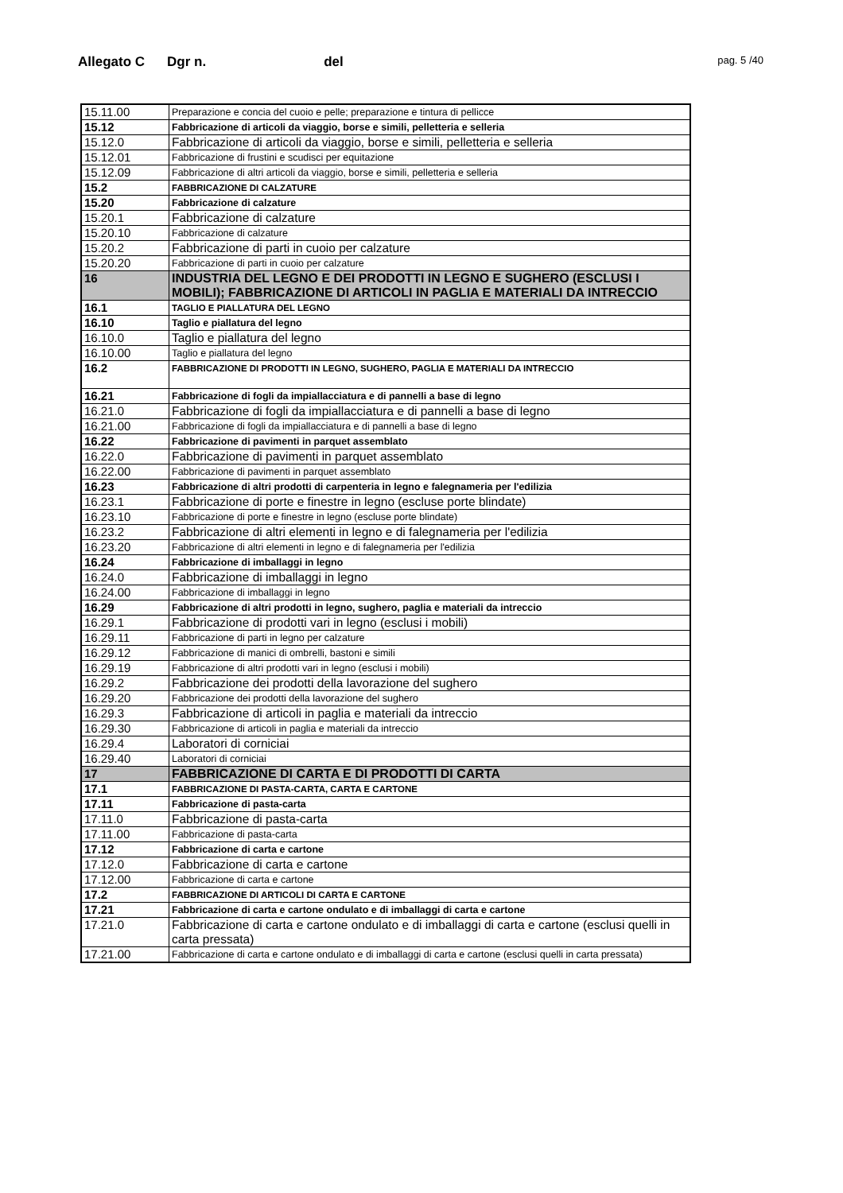Allegato C Dgr n. del
pag. 5 /40
| 15.11.00 | Preparazione e concia del cuoio e pelle; preparazione e tintura di pellicce |
| 15.12 | Fabbricazione di articoli da viaggio, borse e simili, pelletteria e selleria |
| 15.12.0 | Fabbricazione di articoli da viaggio, borse e simili, pelletteria e selleria |
| 15.12.01 | Fabbricazione di frustini e scudisci per equitazione |
| 15.12.09 | Fabbricazione di altri articoli da viaggio, borse e simili, pelletteria e selleria |
| 15.2 | FABBRICAZIONE DI CALZATURE |
| 15.20 | Fabbricazione di calzature |
| 15.20.1 | Fabbricazione di calzature |
| 15.20.10 | Fabbricazione di calzature |
| 15.20.2 | Fabbricazione di parti in cuoio per calzature |
| 15.20.20 | Fabbricazione di parti in cuoio per calzature |
| 16 | INDUSTRIA DEL LEGNO E DEI PRODOTTI IN LEGNO E SUGHERO (ESCLUSI I MOBILI); FABBRICAZIONE DI ARTICOLI IN PAGLIA E MATERIALI DA INTRECCIO |
| 16.1 | TAGLIO E PIALLATURA DEL LEGNO |
| 16.10 | Taglio e piallatura del legno |
| 16.10.0 | Taglio e piallatura del legno |
| 16.10.00 | Taglio e piallatura del legno |
| 16.2 | FABBRICAZIONE DI PRODOTTI IN LEGNO, SUGHERO, PAGLIA E MATERIALI DA INTRECCIO |
| 16.21 | Fabbricazione di fogli da impiallacciatura e di pannelli a base di legno |
| 16.21.0 | Fabbricazione di fogli da impiallacciatura e di pannelli a base di legno |
| 16.21.00 | Fabbricazione di fogli da impiallacciatura e di pannelli a base di legno |
| 16.22 | Fabbricazione di pavimenti in parquet assemblato |
| 16.22.0 | Fabbricazione di pavimenti in parquet assemblato |
| 16.22.00 | Fabbricazione di pavimenti in parquet assemblato |
| 16.23 | Fabbricazione di altri prodotti di carpenteria in legno e falegnameria per l'edilizia |
| 16.23.1 | Fabbricazione di porte e finestre in legno (escluse porte blindate) |
| 16.23.10 | Fabbricazione di porte e finestre in legno (escluse porte blindate) |
| 16.23.2 | Fabbricazione di altri elementi in legno e di falegnameria per l'edilizia |
| 16.23.20 | Fabbricazione di altri elementi in legno e di falegnameria per l'edilizia |
| 16.24 | Fabbricazione di imballaggi in legno |
| 16.24.0 | Fabbricazione di imballaggi in legno |
| 16.24.00 | Fabbricazione di imballaggi in legno |
| 16.29 | Fabbricazione di altri prodotti in legno, sughero, paglia e materiali da intreccio |
| 16.29.1 | Fabbricazione di prodotti vari in legno (esclusi i mobili) |
| 16.29.11 | Fabbricazione di parti in legno per calzature |
| 16.29.12 | Fabbricazione di manici di ombrelli, bastoni e simili |
| 16.29.19 | Fabbricazione di altri prodotti vari in legno (esclusi i mobili) |
| 16.29.2 | Fabbricazione dei prodotti della lavorazione del sughero |
| 16.29.20 | Fabbricazione dei prodotti della lavorazione del sughero |
| 16.29.3 | Fabbricazione di articoli in paglia e materiali da intreccio |
| 16.29.30 | Fabbricazione di articoli in paglia e materiali da intreccio |
| 16.29.4 | Laboratori di corniciai |
| 16.29.40 | Laboratori di corniciai |
| 17 | FABBRICAZIONE DI CARTA E DI PRODOTTI DI CARTA |
| 17.1 | FABBRICAZIONE DI PASTA-CARTA, CARTA E CARTONE |
| 17.11 | Fabbricazione di pasta-carta |
| 17.11.0 | Fabbricazione di pasta-carta |
| 17.11.00 | Fabbricazione di pasta-carta |
| 17.12 | Fabbricazione di carta e cartone |
| 17.12.0 | Fabbricazione di carta e cartone |
| 17.12.00 | Fabbricazione di carta e cartone |
| 17.2 | FABBRICAZIONE DI ARTICOLI DI CARTA E CARTONE |
| 17.21 | Fabbricazione di carta e cartone ondulato e di imballaggi di carta e cartone |
| 17.21.0 | Fabbricazione di carta e cartone ondulato e di imballaggi di carta e cartone (esclusi quelli in carta pressata) |
| 17.21.00 | Fabbricazione di carta e cartone ondulato e di imballaggi di carta e cartone (esclusi quelli in carta pressata) |